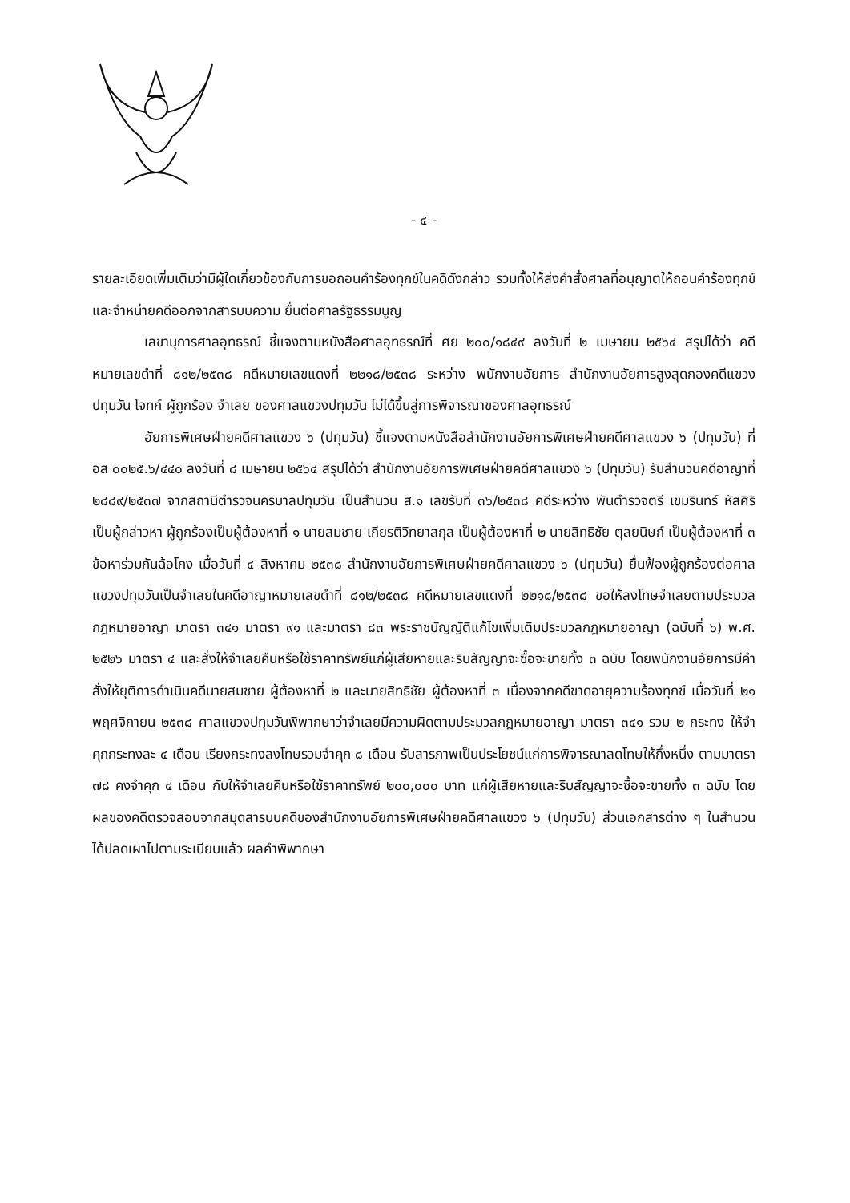- ๔ -
รายละเอียดเพิ่มเติมว่ามีผู้ใดเกี่ยวข้องกับการขอถอนคำร้องทุกข์ในคดีดังกล่าว รวมทั้งให้ส่งคำสั่งศาลที่อนุญาตให้ถอนคำร้องทุกข์และจำหน่ายคดีออกจากสารบบความ ยื่นต่อศาลรัฐธรรมนูญ
เลขานุการศาลอุทธรณ์ ชี้แจงตามหนังสือศาลอุทธรณ์ที่ ศย ๒๐๐/๑๘๔๙ ลงวันที่ ๒ เมษายน ๒๕๖๔ สรุปได้ว่า คดีหมายเลขดำที่ ๘๑๒/๒๕๓๘ คดีหมายเลขแดงที่ ๒๒๑๘/๒๕๓๘ ระหว่าง พนักงานอัยการ สำนักงานอัยการสูงสุดกองคดีแขวงปทุมวัน โจทก์ ผู้ถูกร้อง จำเลย ของศาลแขวงปทุมวัน ไม่ได้ขึ้นสู่การพิจารณาของศาลอุทธรณ์
อัยการพิเศษฝ่ายคดีศาลแขวง ๖ (ปทุมวัน) ชี้แจงตามหนังสือสำนักงานอัยการพิเศษฝ่ายคดีศาลแขวง ๖ (ปทุมวัน) ที่ อส ๐๐๒๕.๖/๔๔๐ ลงวันที่ ๘ เมษายน ๒๕๖๔ สรุปได้ว่า สำนักงานอัยการพิเศษฝ่ายคดีศาลแขวง ๖ (ปทุมวัน) รับสำนวนคดีอาญาที่ ๒๘๘๙/๒๕๓๗ จากสถานีตำรวจนครบาลปทุมวัน เป็นสำนวน ส.๑ เลขรับที่ ๓๖/๒๕๓๘ คดีระหว่าง พันตำรวจตรี เขมรินทร์ หัสศิริ เป็นผู้กล่าวหา ผู้ถูกร้องเป็นผู้ต้องหาที่ ๑ นายสมชาย เกียรติวิทยาสกุล เป็นผู้ต้องหาที่ ๒ นายสิทธิชัย ตุลยนิษก์ เป็นผู้ต้องหาที่ ๓ ข้อหาร่วมกันฉ้อโกง เมื่อวันที่ ๔ สิงหาคม ๒๕๓๘ สำนักงานอัยการพิเศษฝ่ายคดีศาลแขวง ๖ (ปทุมวัน) ยื่นฟ้องผู้ถูกร้องต่อศาลแขวงปทุมวันเป็นจำเลยในคดีอาญาหมายเลขดำที่ ๘๑๒/๒๕๓๘ คดีหมายเลขแดงที่ ๒๒๑๘/๒๕๓๘ ขอให้ลงโทษจำเลยตามประมวลกฎหมายอาญา มาตรา ๓๔๑ มาตรา ๙๑ และมาตรา ๘๓ พระราชบัญญัติแก้ไขเพิ่มเติมประมวลกฎหมายอาญา (ฉบับที่ ๖) พ.ศ. ๒๕๒๖ มาตรา ๔ และสั่งให้จำเลยคืนหรือใช้ราคาทรัพย์แก่ผู้เสียหายและริบสัญญาจะซื้อจะขายทั้ง ๓ ฉบับ โดยพนักงานอัยการมีคำสั่งให้ยุติการดำเนินคดีนายสมชาย ผู้ต้องหาที่ ๒ และนายสิทธิชัย ผู้ต้องหาที่ ๓ เนื่องจากคดีขาดอายุความร้องทุกข์ เมื่อวันที่ ๒๑ พฤศจิกายน ๒๕๓๘ ศาลแขวงปทุมวันพิพากษาว่าจำเลยมีความผิดตามประมวลกฎหมายอาญา มาตรา ๓๔๑ รวม ๒ กระทง ให้จำคุกกระทงละ ๔ เดือน เรียงกระทงลงโทษรวมจำคุก ๘ เดือน รับสารภาพเป็นประโยชน์แก่การพิจารณาลดโทษให้กึ่งหนึ่ง ตามมาตรา ๗๘ คงจำคุก ๔ เดือน กับให้จำเลยคืนหรือใช้ราคาทรัพย์ ๒๐๐,๐๐๐ บาท แก่ผู้เสียหายและริบสัญญาจะซื้อจะขายทั้ง ๓ ฉบับ โดยผลของคดีตรวจสอบจากสมุดสารบบคดีของสำนักงานอัยการพิเศษฝ่ายคดีศาลแขวง ๖ (ปทุมวัน) ส่วนเอกสารต่าง ๆ ในสำนวนได้ปลดเผาไปตามระเบียบแล้ว ผลคำพิพากษา